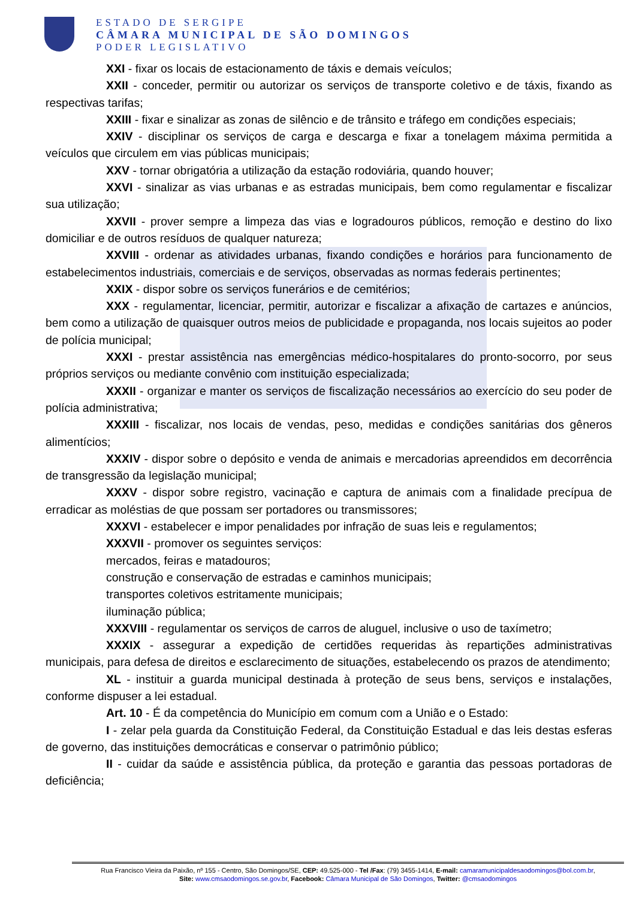ESTADO DE SERGIPE
CÂMARA MUNICIPAL DE SÃO DOMINGOS
PODER LEGISLATIVO
XXI - fixar os locais de estacionamento de táxis e demais veículos;
XXII - conceder, permitir ou autorizar os serviços de transporte coletivo e de táxis, fixando as respectivas tarifas;
XXIII - fixar e sinalizar as zonas de silêncio e de trânsito e tráfego em condições especiais;
XXIV - disciplinar os serviços de carga e descarga e fixar a tonelagem máxima permitida a veículos que circulem em vias públicas municipais;
XXV - tornar obrigatória a utilização da estação rodoviária, quando houver;
XXVI - sinalizar as vias urbanas e as estradas municipais, bem como regulamentar e fiscalizar sua utilização;
XXVII - prover sempre a limpeza das vias e logradouros públicos, remoção e destino do lixo domiciliar e de outros resíduos de qualquer natureza;
XXVIII - ordenar as atividades urbanas, fixando condições e horários para funcionamento de estabelecimentos industriais, comerciais e de serviços, observadas as normas federais pertinentes;
XXIX - dispor sobre os serviços funerários e de cemitérios;
XXX - regulamentar, licenciar, permitir, autorizar e fiscalizar a afixação de cartazes e anúncios, bem como a utilização de quaisquer outros meios de publicidade e propaganda, nos locais sujeitos ao poder de polícia municipal;
XXXI - prestar assistência nas emergências médico-hospitalares do pronto-socorro, por seus próprios serviços ou mediante convênio com instituição especializada;
XXXII - organizar e manter os serviços de fiscalização necessários ao exercício do seu poder de polícia administrativa;
XXXIII - fiscalizar, nos locais de vendas, peso, medidas e condições sanitárias dos gêneros alimentícios;
XXXIV - dispor sobre o depósito e venda de animais e mercadorias apreendidos em decorrência de transgressão da legislação municipal;
XXXV - dispor sobre registro, vacinação e captura de animais com a finalidade precípua de erradicar as moléstias de que possam ser portadores ou transmissores;
XXXVI - estabelecer e impor penalidades por infração de suas leis e regulamentos;
XXXVII - promover os seguintes serviços:
mercados, feiras e matadouros;
construção e conservação de estradas e caminhos municipais;
transportes coletivos estritamente municipais;
iluminação pública;
XXXVIII - regulamentar os serviços de carros de aluguel, inclusive o uso de taxímetro;
XXXIX - assegurar a expedição de certidões requeridas às repartições administrativas municipais, para defesa de direitos e esclarecimento de situações, estabelecendo os prazos de atendimento;
XL - instituir a guarda municipal destinada à proteção de seus bens, serviços e instalações, conforme dispuser a lei estadual.
Art. 10 - É da competência do Município em comum com a União e o Estado:
I - zelar pela guarda da Constituição Federal, da Constituição Estadual e das leis destas esferas de governo, das instituições democráticas e conservar o patrimônio público;
II - cuidar da saúde e assistência pública, da proteção e garantia das pessoas portadoras de deficiência;
Rua Francisco Vieira da Paixão, nº 155 - Centro, São Domingos/SE, CEP: 49.525-000 - Tel /Fax: (79) 3455-1414, E-mail: camaramunicipaldesaodomingos@bol.com.br,
Site: www.cmsaodomingos.se.gov.br, Facebook: Câmara Municipal de São Domingos, Twitter: @cmsaodomingos